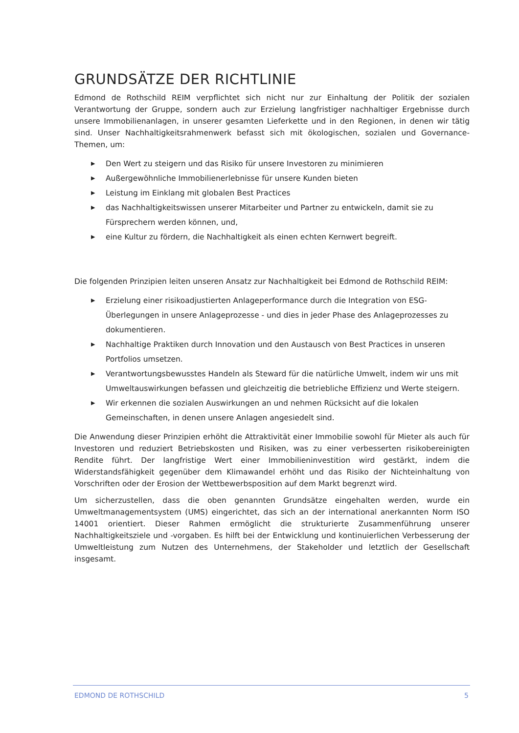GRUNDSÄTZE DER RICHTLINIE
Edmond de Rothschild REIM verpflichtet sich nicht nur zur Einhaltung der Politik der sozialen Verantwortung der Gruppe, sondern auch zur Erzielung langfristiger nachhaltiger Ergebnisse durch unsere Immobilienanlagen, in unserer gesamten Lieferkette und in den Regionen, in denen wir tätig sind. Unser Nachhaltigkeitsrahmenwerk befasst sich mit ökologischen, sozialen und Governance-Themen, um:
▶ Den Wert zu steigern und das Risiko für unsere Investoren zu minimieren
▶ Außergewöhnliche Immobilienerlebnisse für unsere Kunden bieten
▶ Leistung im Einklang mit globalen Best Practices
▶ das Nachhaltigkeitswissen unserer Mitarbeiter und Partner zu entwickeln, damit sie zu Fürsprechern werden können, und,
▶ eine Kultur zu fördern, die Nachhaltigkeit als einen echten Kernwert begreift.
Die folgenden Prinzipien leiten unseren Ansatz zur Nachhaltigkeit bei Edmond de Rothschild REIM:
▶ Erzielung einer risikoadjustierten Anlageperformance durch die Integration von ESG-Überlegungen in unsere Anlageprozesse - und dies in jeder Phase des Anlageprozesses zu dokumentieren.
▶ Nachhaltige Praktiken durch Innovation und den Austausch von Best Practices in unseren Portfolios umsetzen.
▶ Verantwortungsbewusstes Handeln als Steward für die natürliche Umwelt, indem wir uns mit Umweltauswirkungen befassen und gleichzeitig die betriebliche Effizienz und Werte steigern.
▶ Wir erkennen die sozialen Auswirkungen an und nehmen Rücksicht auf die lokalen Gemeinschaften, in denen unsere Anlagen angesiedelt sind.
Die Anwendung dieser Prinzipien erhöht die Attraktivität einer Immobilie sowohl für Mieter als auch für Investoren und reduziert Betriebskosten und Risiken, was zu einer verbesserten risikobereinigten Rendite führt. Der langfristige Wert einer Immobilieninvestition wird gestärkt, indem die Widerstandsfähigkeit gegenüber dem Klimawandel erhöht und das Risiko der Nichteinhaltung von Vorschriften oder der Erosion der Wettbewerbsposition auf dem Markt begrenzt wird.
Um sicherzustellen, dass die oben genannten Grundsätze eingehalten werden, wurde ein Umweltmanagementsystem (UMS) eingerichtet, das sich an der international anerkannten Norm ISO 14001 orientiert. Dieser Rahmen ermöglicht die strukturierte Zusammenführung unserer Nachhaltigkeitsziele und -vorgaben. Es hilft bei der Entwicklung und kontinuierlichen Verbesserung der Umweltleistung zum Nutzen des Unternehmens, der Stakeholder und letztlich der Gesellschaft insgesamt.
EDMOND DE ROTHSCHILD 5